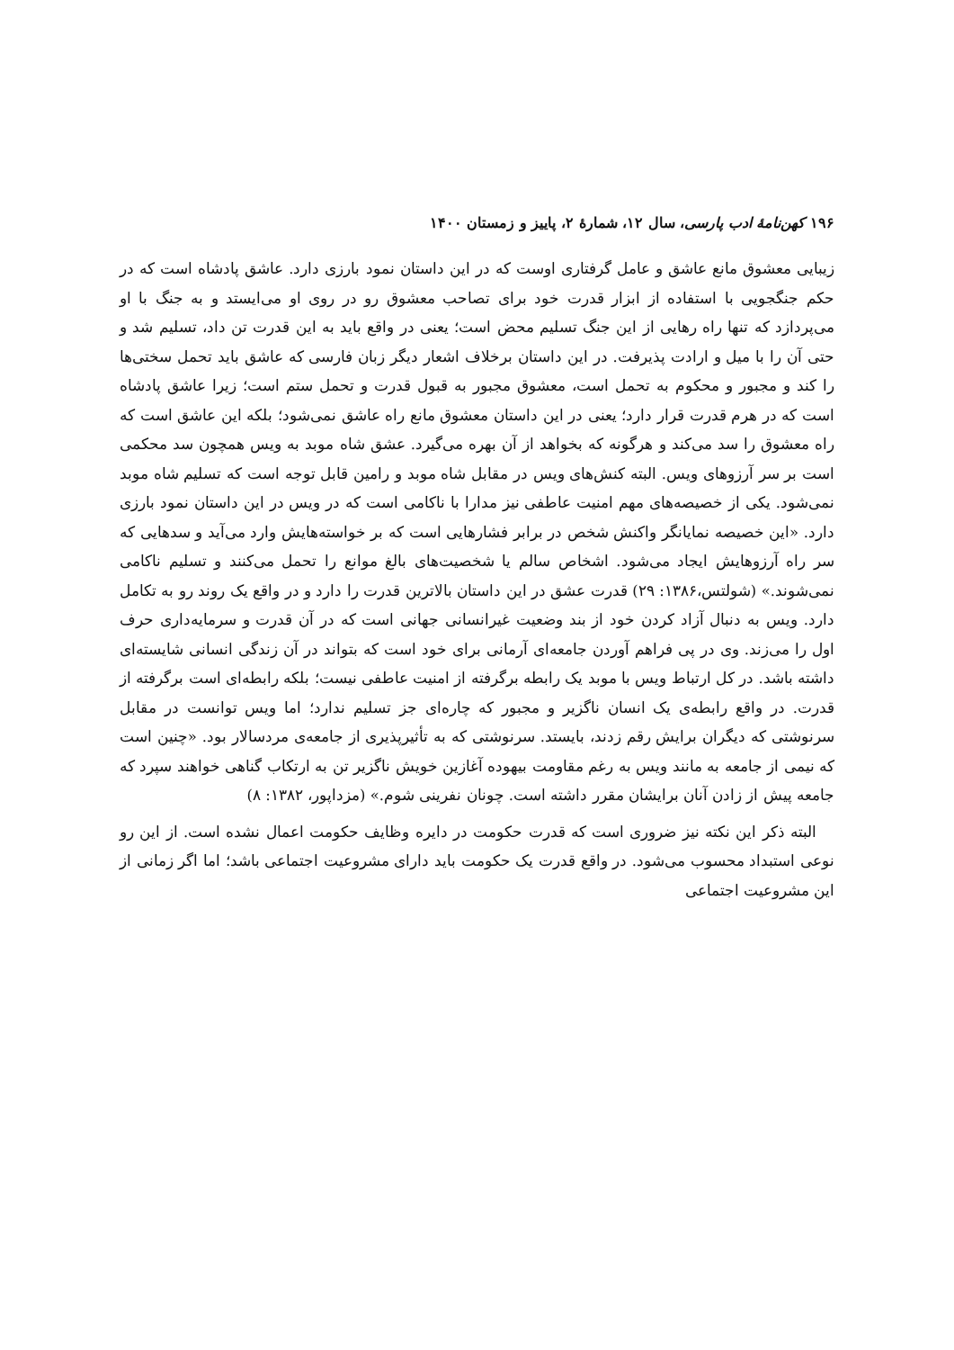۱۹۶ کهن‌نامهٔ ادب پارسی، سال ۱۲، شمارهٔ ۲، پاییز و زمستان ۱۴۰۰
زیبایی معشوق مانع عاشق و عامل گرفتاری اوست که در این داستان نمود بارزی دارد. عاشق پادشاه است که در حکم جنگجویی با استفاده از ابزار قدرت خود برای تصاحب معشوق رو در روی او می‌ایستد و به جنگ با او می‌پردازد که تنها راه رهایی از این جنگ تسلیم محض است؛ یعنی در واقع باید به این قدرت تن داد، تسلیم شد و حتی آن را با میل و ارادت پذیرفت. در این داستان برخلاف اشعار دیگر زبان فارسی که عاشق باید تحمل سختی‌ها را کند و مجبور و محکوم به تحمل است، معشوق مجبور به قبول قدرت و تحمل ستم است؛ زیرا عاشق پادشاه است که در هرم قدرت قرار دارد؛ یعنی در این داستان معشوق مانع راه عاشق نمی‌شود؛ بلکه این عاشق است که راه معشوق را سد می‌کند و هرگونه که بخواهد از آن بهره می‌گیرد. عشق شاه موبد به ویس همچون سد محکمی است بر سر آرزوهای ویس. البته کنش‌های ویس در مقابل شاه موبد و رامین قابل توجه است که تسلیم شاه موبد نمی‌شود. یکی از خصیصه‌های مهم امنیت عاطفی نیز مدارا با ناکامی است که در ویس در این داستان نمود بارزی دارد. «این خصیصه نمایانگر واکنش شخص در برابر فشارهایی است که بر خواسته‌هایش وارد می‌آید و سدهایی که سر راه آرزوهایش ایجاد می‌شود. اشخاص سالم یا شخصیت‌های بالغ موانع را تحمل می‌کنند و تسلیم ناکامی نمی‌شوند.» (شولتس،۱۳۸۶: ۲۹) قدرت عشق در این داستان بالاترین قدرت را دارد و در واقع یک روند رو به تکامل دارد. ویس به دنبال آزاد کردن خود از بند وضعیت غیرانسانی جهانی است که در آن قدرت و سرمایه‌داری حرف اول را می‌زند. وی در پی فراهم آوردن جامعه‌ای آرمانی برای خود است که بتواند در آن زندگی انسانی شایسته‌ای داشته باشد. در کل ارتباط ویس با موبد یک رابطه برگرفته از امنیت عاطفی نیست؛ بلکه رابطه‌ای است برگرفته از قدرت. در واقع رابطه‌ی یک انسان ناگزیر و مجبور که چاره‌ای جز تسلیم ندارد؛ اما ویس توانست در مقابل سرنوشتی که دیگران برایش رقم زدند، بایستد. سرنوشتی که به تأثیرپذیری از جامعه‌ی مردسالار بود. «چنین است که نیمی از جامعه به مانند ویس به رغم مقاومت بیهوده آغازین خویش ناگزیر تن به ارتکاب گناهی خواهند سپرد که جامعه پیش از زادن آنان برایشان مقرر داشته است. چونان نفرینی شوم.» (مزداپور، ۱۳۸۲: ۸)
البته ذکر این نکته نیز ضروری است که قدرت حکومت در دایره وظایف حکومت اعمال نشده است. از این رو نوعی استبداد محسوب می‌شود. در واقع قدرت یک حکومت باید دارای مشروعیت اجتماعی باشد؛ اما اگر زمانی از این مشروعیت اجتماعی